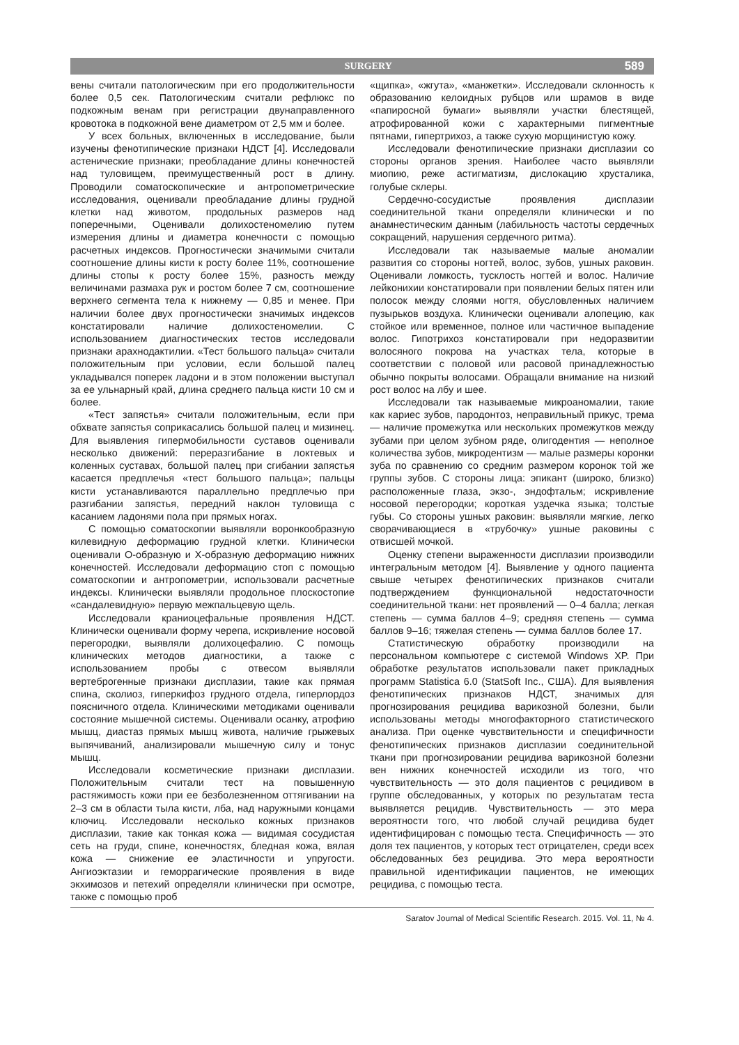SURGERY
589
вены считали патологическим при его продолжительности более 0,5 сек. Патологическим считали рефлюкс по подкожным венам при регистрации двунаправленного кровотока в подкожной вене диаметром от 2,5 мм и более.
У всех больных, включенных в исследование, были изучены фенотипические признаки НДСТ [4]. Исследовали астенические признаки; преобладание длины конечностей над туловищем, преимущественный рост в длину. Проводили соматоскопические и антропометрические исследования, оценивали преобладание длины грудной клетки над животом, продольных размеров над поперечными, Оценивали долихостеномелию путем измерения длины и диаметра конечности с помощью расчетных индексов. Прогностически значимыми считали соотношение длины кисти к росту более 11%, соотношение длины стопы к росту более 15%, разность между величинами размаха рук и ростом более 7 см, соотношение верхнего сегмента тела к нижнему — 0,85 и менее. При наличии более двух прогностически значимых индексов констатировали наличие долихостеномелии. С использованием диагностических тестов исследовали признаки арахнодактилии. «Тест большого пальца» считали положительным при условии, если большой палец укладывался поперек ладони и в этом положении выступал за ее ульнарный край, длина среднего пальца кисти 10 см и более.
«Тест запястья» считали положительным, если при обхвате запястья соприкасались большой палец и мизинец. Для выявления гипермобильности суставов оценивали несколько движений: переразгибание в локтевых и коленных суставах, большой палец при сгибании запястья касается предплечья «тест большого пальца»; пальцы кисти устанавливаются параллельно предплечью при разгибании запястья, передний наклон туловища с касанием ладонями пола при прямых ногах.
С помощью соматоскопии выявляли воронкообразную килевидную деформацию грудной клетки. Клинически оценивали О-образную и Х-образную деформацию нижних конечностей. Исследовали деформацию стоп с помощью соматоскопии и антропометрии, использовали расчетные индексы. Клинически выявляли продольное плоскостопие «сандалевидную» первую межпальцевую щель.
Исследовали краниоцефальные проявления НДСТ. Клинически оценивали форму черепа, искривление носовой перегородки, выявляли долихоцефалию. С помощь клинических методов диагностики, а также с использованием пробы с отвесом выявляли вертеброгенные признаки дисплазии, такие как прямая спина, сколиоз, гиперкифоз грудного отдела, гиперлордоз поясничного отдела. Клиническими методиками оценивали состояние мышечной системы. Оценивали осанку, атрофию мышц, диастаз прямых мышц живота, наличие грыжевых выпячиваний, анализировали мышечную силу и тонус мышц.
Исследовали косметические признаки дисплазии. Положительным считали тест на повышенную растяжимость кожи при ее безболезненном оттягивании на 2–3 см в области тыла кисти, лба, над наружными концами ключиц. Исследовали несколько кожных признаков дисплазии, такие как тонкая кожа — видимая сосудистая сеть на груди, спине, конечностях, бледная кожа, вялая кожа — снижение ее эластичности и упругости. Ангиоэктазии и геморрагические проявления в виде экхимозов и петехий определяли клинически при осмотре, также с помощью проб
«щипка», «жгута», «манжетки». Исследовали склонность к образованию келоидных рубцов или шрамов в виде «папиросной бумаги» выявляли участки блестящей, атрофированной кожи с характерными пигментные пятнами, гипертрихоз, а также сухую морщинистую кожу.
Исследовали фенотипические признаки дисплазии со стороны органов зрения. Наиболее часто выявляли миопию, реже астигматизм, дислокацию хрусталика, голубые склеры.
Сердечно-сосудистые проявления дисплазии соединительной ткани определяли клинически и по анамнестическим данным (лабильность частоты сердечных сокращений, нарушения сердечного ритма).
Исследовали так называемые малые аномалии развития со стороны ногтей, волос, зубов, ушных раковин. Оценивали ломкость, тусклость ногтей и волос. Наличие лейконихии констатировали при появлении белых пятен или полосок между слоями ногтя, обусловленных наличием пузырьков воздуха. Клинически оценивали алопецию, как стойкое или временное, полное или частичное выпадение волос. Гипотрихоз констатировали при недоразвитии волосяного покрова на участках тела, которые в соответствии с половой или расовой принадлежностью обычно покрыты волосами. Обращали внимание на низкий рост волос на лбу и шее.
Исследовали так называемые микроаномалии, такие как кариес зубов, пародонтоз, неправильный прикус, трема — наличие промежутка или нескольких промежутков между зубами при целом зубном ряде, олигодентия — неполное количества зубов, микродентизм — малые размеры коронки зуба по сравнению со средним размером коронок той же группы зубов. С стороны лица: эпикант (широко, близко) расположенные глаза, экзо-, эндофтальм; искривление носовой перегородки; короткая уздечка языка; толстые губы. Со стороны ушных раковин: выявляли мягкие, легко сворачивающиеся в «трубочку» ушные раковины с отвисшей мочкой.
Оценку степени выраженности дисплазии производили интегральным методом [4]. Выявление у одного пациента свыше четырех фенотипических признаков считали подтверждением функциональной недостаточности соединительной ткани: нет проявлений — 0–4 балла; легкая степень — сумма баллов 4–9; средняя степень — сумма баллов 9–16; тяжелая степень — сумма баллов более 17.
Статистическую обработку производили на персональном компьютере с системой Windows XP. При обработке результатов использовали пакет прикладных программ Statistica 6.0 (StatSoft Inc., США). Для выявления фенотипических признаков НДСТ, значимых для прогнозирования рецидива варикозной болезни, были использованы методы многофакторного статистического анализа. При оценке чувствительности и специфичности фенотипических признаков дисплазии соединительной ткани при прогнозировании рецидива варикозной болезни вен нижних конечностей исходили из того, что чувствительность — это доля пациентов с рецидивом в группе обследованных, у которых по результатам теста выявляется рецидив. Чувствительность — это мера вероятности того, что любой случай рецидива будет идентифицирован с помощью теста. Специфичность — это доля тех пациентов, у которых тест отрицателен, среди всех обследованных без рецидива. Это мера вероятности правильной идентификации пациентов, не имеющих рецидива, с помощью теста.
Saratov Journal of Medical Scientific Research. 2015. Vol. 11, № 4.